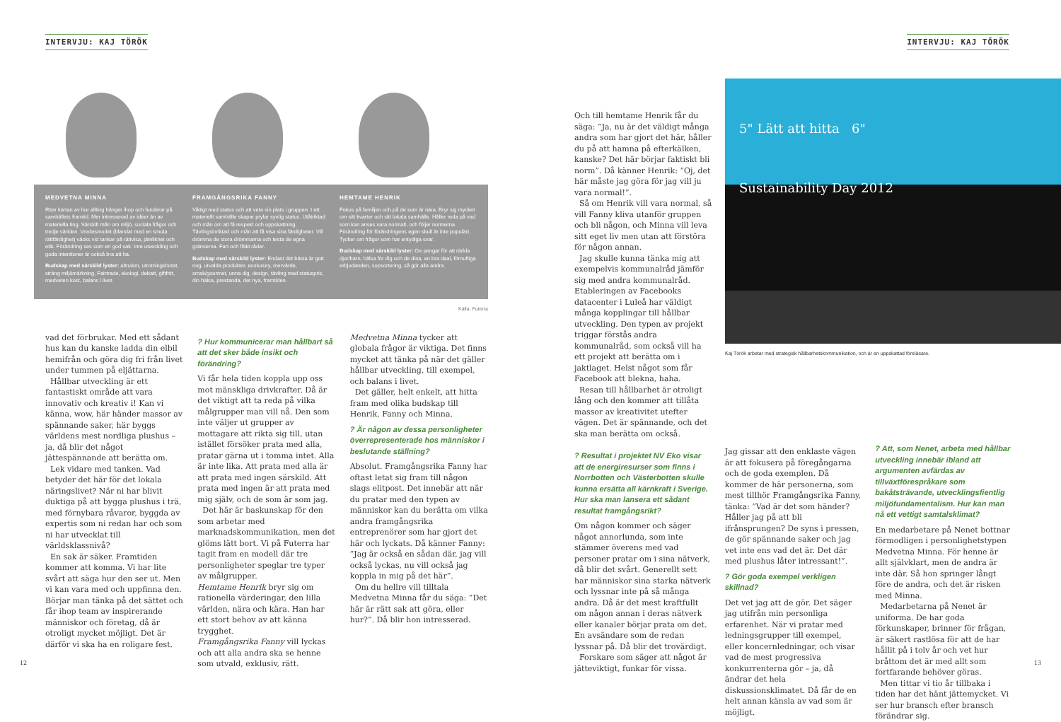INTERVJU: KAJ TÖRÖK
MEDVETNA MINNA
Ritar kartan av hur allting hänger ihop och funderar på samhällets framtid. Mer intresserad av idéer än av materiella ting. Särskilt mån om miljö, sociala frågor och tredje världen. Vredesmodet (blandat med en smula rättfärdighet) väcks vid tankar på rättvisa, jämlikhet och etik. Förändring ses som en god sak. Inre utveckling och goda intentioner är också bra att ha.
Budskap med särskild lyster: altruism, utrotningshotat, sträng miljömärkning, Fairtrade, ekologi, debatt, giftfritt, medveten kost, balans i livet.
FRAMGÅNGSRIKA FANNY
Viktigt med status och att veta sin plats i gruppen. I ett materiellt samhälle skapar prylar synlig status. Utåtriktad och mån om att få respekt och uppskattning. Tävlingsinriktad och mån att få visa sina färdigheter. Vill drömma de stora drömmarna och testa de egna gränserna. Fart och fläkt råder.
Budskap med särskild lyster: Endast det bästa är gott nog, utvalda produkter, ecoluxury, mervärde, smak/gourmet, unna dig, design, tävling med statuspris, din hälsa, prestanda, det nya, framtiden.
HEMTAME HENRIK
Fokus på familjen och på de som är nära. Bryr sig mycket om sitt kvarter och sitt lokala samhälle. Håller reda på vad som kan anses vara normalt, och följer normerna. Förändring för förändringens egen skull är inte populärt. Tycker om frågor som har entydiga svar.
Budskap med särskild lyster: Ge pengar för att rädda djur/barn, hälsa för dig och de dina, en bra deal, förnuftiga erbjudanden, sopsortering, så gör alla andra.
Källa: Futerra
vad det förbrukar. Med ett sådant hus kan du kanske ladda din elbil hemifrån och göra dig fri från livet under tummen på eljättarna.
Hållbar utveckling är ett fantastiskt område att vara innovativ och kreativ i! Kan vi känna, wow, här händer massor av spännande saker, här byggs världens mest nordliga plushus – ja, då blir det något jättespännande att berätta om.
Lek vidare med tanken. Vad betyder det här för det lokala näringslivet? När ni har blivit duktiga på att bygga plushus i trä, med förnybara råvaror, byggda av expertis som ni redan har och som ni har utvecklat till världsklassnivå?
En sak är säker. Framtiden kommer att komma. Vi har lite svårt att säga hur den ser ut. Men vi kan vara med och uppfinna den. Börjar man tänka på det sättet och får ihop team av inspirerande människor och företag, då är otroligt mycket möjligt. Det är därför vi ska ha en roligare fest.
? Hur kommunicerar man hållbart så att det sker både insikt och förändring?
Vi får hela tiden koppla upp oss mot mänskliga drivkrafter. Då är det viktigt att ta reda på vilka målgrupper man vill nå. Den som inte väljer ut grupper av mottagare att rikta sig till, utan istället försöker prata med alla, pratar gärna ut i tomma intet. Alla är inte lika. Att prata med alla är att prata med ingen särskild. Att prata med ingen är att prata med mig själv, och de som är som jag.
Det här är baskunskap för den som arbetar med marknadskommunikation, men det glöms lätt bort. Vi på Futerra har tagit fram en modell där tre personligheter speglar tre typer av målgrupper.
Hemtame Henrik bryr sig om rationella värderingar, den lilla världen, nära och kära. Han har ett stort behov av att känna trygghet.
Framgångsrika Fanny vill lyckas och att alla andra ska se henne som utvald, exklusiv, rätt.
Medvetna Minna tycker att globala frågor är viktiga. Det finns mycket att tänka på när det gäller hållbar utveckling, till exempel, och balans i livet.
Det gäller, helt enkelt, att hitta fram med olika budskap till Henrik, Fanny och Minna.
? Är någon av dessa personligheter överrepresenterade hos människor i beslutande ställning?
Absolut. Framgångsrika Fanny har oftast letat sig fram till någon slags elitpost. Det innebär att när du pratar med den typen av människor kan du berätta om vilka andra framgångsrika entreprenörer som har gjort det här och lyckats. Då känner Fanny: ”Jag är också en sådan där, jag vill också lyckas, nu vill också jag koppla in mig på det här”.
Om du hellre vill tilltala Medvetna Minna får du säga: ”Det här är rätt sak att göra, eller hur?”. Då blir hon intresserad.
12
INTERVJU: KAJ TÖRÖK
Och till hemtame Henrik får du säga: ”Ja, nu är det väldigt många andra som har gjort det här, håller du på att hamna på efterkälken, kanske? Det här börjar faktiskt bli norm”. Då känner Henrik: ”Oj, det här måste jag göra för jag vill ju vara normal!”.
Så om Henrik vill vara normal, så vill Fanny kliva utanför gruppen och bli någon, och Minna vill leva sitt eget liv men utan att förstöra för någon annan.
Jag skulle kunna tänka mig att exempelvis kommunalråd jämför sig med andra kommunalråd. Etableringen av Facebooks datacenter i Luleå har väldigt många kopplingar till hållbar utveckling. Den typen av projekt triggar förstås andra kommunalråd, som också vill ha ett projekt att berätta om i jaktlaget. Helst något som får Facebook att blekna, haha.
Resan till hållbarhet är otroligt lång och den kommer att tillåta massor av kreativitet utefter vägen. Det är spännande, och det ska man berätta om också.
5" Lätt att hitta 6"
Sustainability Day 2012
Kaj Török arbetar med strategisk hållbarhetskommunikation, och är en uppskattad föreläsare.
? Resultat i projektet NV Eko visar att de energiresurser som finns i Norrbotten och Västerbotten skulle kunna ersätta all kärnkraft i Sverige. Hur ska man lansera ett sådant resultat framgångsrikt?
Om någon kommer och säger något annorlunda, som inte stämmer överens med vad personer pratar om i sina nätverk, då blir det svårt. Generellt sett har människor sina starka nätverk och lyssnar inte på så många andra. Då är det mest kraftfullt om någon annan i deras nätverk eller kanaler börjar prata om det. En avsändare som de redan lyssnar på. Då blir det trovärdigt.
Forskare som säger att något är jätteviktigt, funkar för vissa.
Jag gissar att den enklaste vägen är att fokusera på föregångarna och de goda exemplen. Då kommer de här personerna, som mest tillhör Framgångsrika Fanny, tänka: ”Vad är det som händer? Håller jag på att bli ifrånsprungen? De syns i pressen, de gör spännande saker och jag vet inte ens vad det är. Det där med plushus låter intressant!”.
? Gör goda exempel verkligen skillnad?
Det vet jag att de gör. Det säger jag utifrån min personliga erfarenhet. När vi pratar med ledningsgrupper till exempel, eller koncernledningar, och visar vad de mest progressiva konkurrenterna gör – ja, då ändrar det hela diskussionsklimatet. Då får de en helt annan känsla av vad som är möjligt.
? Att, som Nenet, arbeta med hållbar utveckling innebär ibland att argumenten avfärdas av tillväxtförespråkare som bakåtsträvande, utvecklingsfientlig miljöfundamentalism. Hur kan man nå ett vettigt samtalsklimat?
En medarbetare på Nenet bottnar förmodligen i personlighetstypen Medvetna Minna. För henne är allt självklart, men de andra är inte där. Så hon springer långt före de andra, och det är risken med Minna.
Medarbetarna på Nenet är uniforma. De har goda förkunskaper, brinner för frågan, är säkert rastlösa för att de har hållit på i tolv år och vet hur bråttom det är med allt som fortfarande behöver göras.
Men tittar vi tio år tillbaka i tiden har det hänt jättemycket. Vi ser hur bransch efter bransch förändrar sig.
13